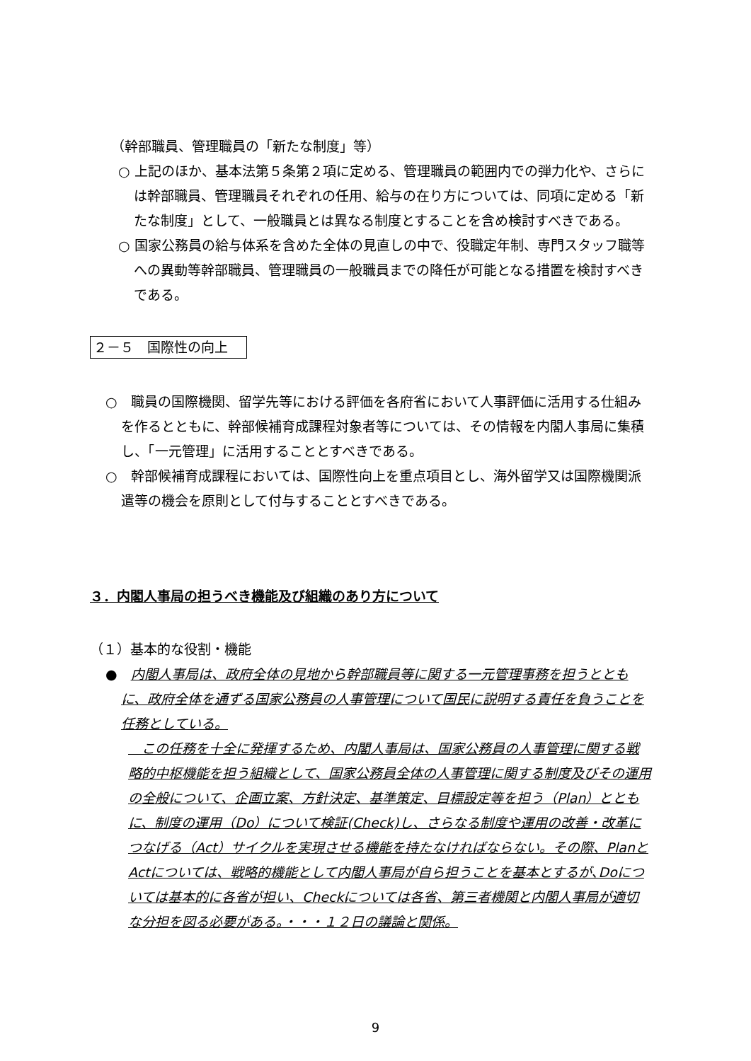（幹部職員、管理職員の「新たな制度」等）
○ 上記のほか、基本法第５条第２項に定める、管理職員の範囲内での弾力化や、さらには幹部職員、管理職員それぞれの任用、給与の在り方については、同項に定める「新たな制度」として、一般職員とは異なる制度とすることを含め検討すべきである。
○ 国家公務員の給与体系を含めた全体の見直しの中で、役職定年制、専門スタッフ職等への異動等幹部職員、管理職員の一般職員までの降任が可能となる措置を検討すべきである。
２－５　国際性の向上
○　職員の国際機関、留学先等における評価を各府省において人事評価に活用する仕組みを作るとともに、幹部候補育成課程対象者等については、その情報を内閣人事局に集積し、「一元管理」に活用することとすべきである。
○　幹部候補育成課程においては、国際性向上を重点項目とし、海外留学又は国際機関派遣等の機会を原則として付与することとすべきである。
３．内閣人事局の担うべき機能及び組織のあり方について
（１）基本的な役割・機能
●　内閣人事局は、政府全体の見地から幹部職員等に関する一元管理事務を担うとともに、政府全体を通ずる国家公務員の人事管理について国民に説明する責任を負うことを任務としている。
　この任務を十全に発揮するため、内閣人事局は、国家公務員の人事管理に関する戦略的中枢機能を担う組織として、国家公務員全体の人事管理に関する制度及びその運用の全般について、企画立案、方針決定、基準策定、目標設定等を担う（Plan）とともに、制度の運用（Do）について検証(Check)し、さらなる制度や運用の改善・改革につなげる（Act）サイクルを実現させる機能を持たなければならない。その際、PlanとActについては、戦略的機能として内閣人事局が自ら担うことを基本とするが､Doについては基本的に各省が担い、Checkについては各省、第三者機関と内閣人事局が適切な分担を図る必要がある。・・・１２日の議論と関係。
9